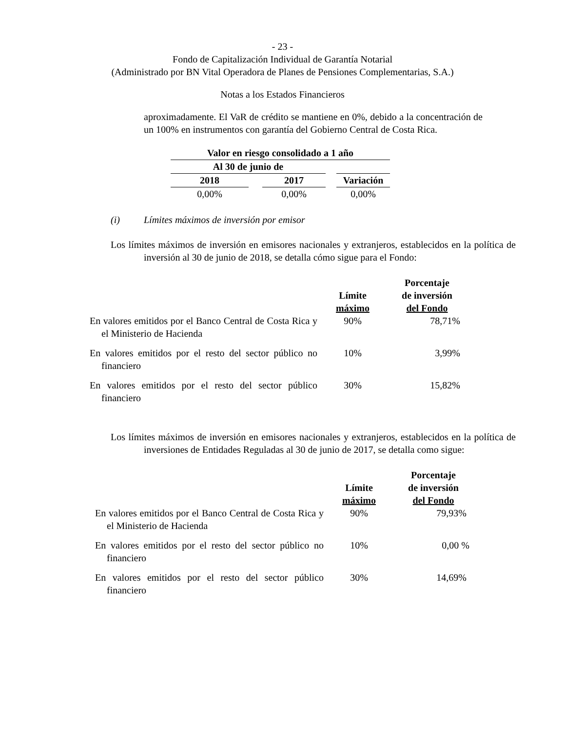- 23 -
Fondo de Capitalización Individual de Garantía Notarial
(Administrado por BN Vital Operadora de Planes de Pensiones Complementarias, S.A.)
Notas a los Estados Financieros
aproximadamente. El VaR de crédito se mantiene en 0%, debido a la concentración de un 100% en instrumentos con garantía del Gobierno Central de Costa Rica.
| Valor en riesgo consolidado a 1 año | | | | |
| --- | --- | --- | --- | --- |
| Al 30 de junio de | | | | |
| 2018 | | 2017 | | Variación |
| 0,00% | | 0,00% | | 0,00% |
(i) Límites máximos de inversión por emisor
Los límites máximos de inversión en emisores nacionales y extranjeros, establecidos en la política de inversión al 30 de junio de 2018, se detalla cómo sigue para el Fondo:
| | Límite máximo | Porcentaje de inversión del Fondo |
| --- | --- | --- |
| En valores emitidos por el Banco Central de Costa Rica y el Ministerio de Hacienda | 90% | 78,71% |
| En valores emitidos por el resto del sector público no financiero | 10% | 3,99% |
| En valores emitidos por el resto del sector público financiero | 30% | 15,82% |
Los límites máximos de inversión en emisores nacionales y extranjeros, establecidos en la política de inversiones de Entidades Reguladas al 30 de junio de 2017, se detalla como sigue:
| | Límite máximo | Porcentaje de inversión del Fondo |
| --- | --- | --- |
| En valores emitidos por el Banco Central de Costa Rica y el Ministerio de Hacienda | 90% | 79,93% |
| En valores emitidos por el resto del sector público no financiero | 10% | 0,00 % |
| En valores emitidos por el resto del sector público financiero | 30% | 14,69% |